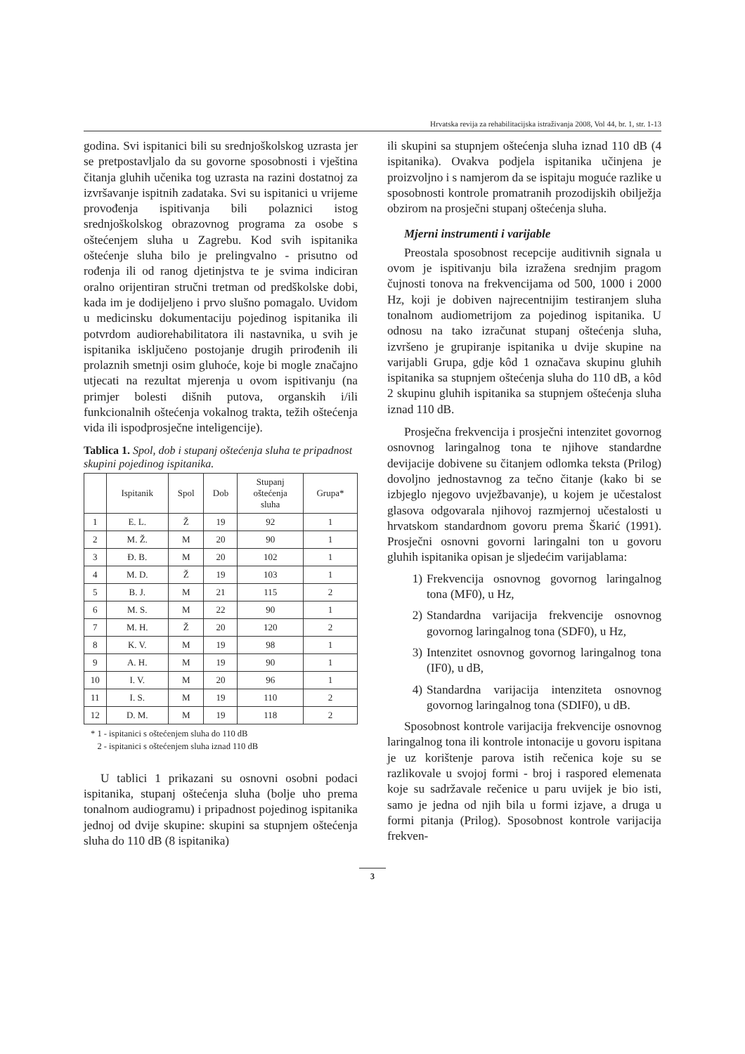Hrvatska revija za rehabilitacijska istraživanja 2008, Vol 44, br. 1, str. 1-13
godina. Svi ispitanici bili su srednjoškolskog uzrasta jer se pretpostavljalo da su govorne sposobnosti i vještina čitanja gluhih učenika tog uzrasta na razini dostatnoj za izvršavanje ispitnih zadataka. Svi su ispitanici u vrijeme provođenja ispitivanja bili polaznici istog srednjoškolskog obrazovnog programa za osobe s oštećenjem sluha u Zagrebu. Kod svih ispitanika oštećenje sluha bilo je prelingvalno - prisutno od rođenja ili od ranog djetinjstva te je svima indiciran oralno orijentiran stručni tretman od predškolske dobi, kada im je dodijeljeno i prvo slušno pomagalo. Uvidom u medicinsku dokumentaciju pojedinog ispitanika ili potvrdom audiorehabilitatora ili nastavnika, u svih je ispitanika isključeno postojanje drugih prirođenih ili prolaznih smetnji osim gluhoće, koje bi mogle značajno utjecati na rezultat mjerenja u ovom ispitivanju (na primjer bolesti dišnih putova, organskih i/ili funkcionalnih oštećenja vokalnog trakta, težih oštećenja vida ili ispodprosječne inteligencije).
Tablica 1. Spol, dob i stupanj oštećenja sluha te pripadnost skupini pojedinog ispitanika.
| | Ispitanik | Spol | Dob | Stupanj oštećenja sluha | Grupa* |
| --- | --- | --- | --- | --- | --- |
| 1 | E. L. | Ž | 19 | 92 | 1 |
| 2 | M. Ž. | M | 20 | 90 | 1 |
| 3 | Đ. B. | M | 20 | 102 | 1 |
| 4 | M. D. | Ž | 19 | 103 | 1 |
| 5 | B. J. | M | 21 | 115 | 2 |
| 6 | M. S. | M | 22 | 90 | 1 |
| 7 | M. H. | Ž | 20 | 120 | 2 |
| 8 | K. V. | M | 19 | 98 | 1 |
| 9 | A. H. | M | 19 | 90 | 1 |
| 10 | I. V. | M | 20 | 96 | 1 |
| 11 | I. S. | M | 19 | 110 | 2 |
| 12 | D. M. | M | 19 | 118 | 2 |
* 1 - ispitanici s oštećenjem sluha do 110 dB
2 - ispitanici s oštećenjem sluha iznad 110 dB
U tablici 1 prikazani su osnovni osobni podaci ispitanika, stupanj oštećenja sluha (bolje uho prema tonalnom audiogramu) i pripadnost pojedinog ispitanika jednoj od dvije skupine: skupini sa stupnjem oštećenja sluha do 110 dB (8 ispitanika)
ili skupini sa stupnjem oštećenja sluha iznad 110 dB (4 ispitanika). Ovakva podjela ispitanika učinjena je proizvoljno i s namjerom da se ispitaju moguće razlike u sposobnosti kontrole promatranih prozodijskih obilježja obzirom na prosječni stupanj oštećenja sluha.
Mjerni instrumenti i varijable
Preostala sposobnost recepcije auditivnih signala u ovom je ispitivanju bila izražena srednjim pragom čujnosti tonova na frekvencijama od 500, 1000 i 2000 Hz, koji je dobiven najrecentnijim testiranjem sluha tonalnom audiometrijom za pojedinog ispitanika. U odnosu na tako izračunat stupanj oštećenja sluha, izvršeno je grupiranje ispitanika u dvije skupine na varijabli Grupa, gdje kôd 1 označava skupinu gluhih ispitanika sa stupnjem oštećenja sluha do 110 dB, a kôd 2 skupinu gluhih ispitanika sa stupnjem oštećenja sluha iznad 110 dB.
Prosječna frekvencija i prosječni intenzitet govornog osnovnog laringalnog tona te njihove standardne devijacije dobivene su čitanjem odlomka teksta (Prilog) dovoljno jednostavnog za tečno čitanje (kako bi se izbjeglo njegovo uvježbavanje), u kojem je učestalost glasova odgovarala njihovoj razmjernoj učestalosti u hrvatskom standardnom govoru prema Škarić (1991). Prosječni osnovni govorni laringalni ton u govoru gluhih ispitanika opisan je sljedećim varijablama:
1) Frekvencija osnovnog govornog laringalnog tona (MF0), u Hz,
2) Standardna varijacija frekvencije osnovnog govornog laringalnog tona (SDF0), u Hz,
3) Intenzitet osnovnog govornog laringalnog tona (IF0), u dB,
4) Standardna varijacija intenziteta osnovnog govornog laringalnog tona (SDIF0), u dB.
Sposobnost kontrole varijacija frekvencije osnovnog laringalnog tona ili kontrole intonacije u govoru ispitana je uz korištenje parova istih rečenica koje su se razlikovale u svojoj formi - broj i raspored elemenata koje su sadržavale rečenice u paru uvijek je bio isti, samo je jedna od njih bila u formi izjave, a druga u formi pitanja (Prilog). Sposobnost kontrole varijacija frekven-
3